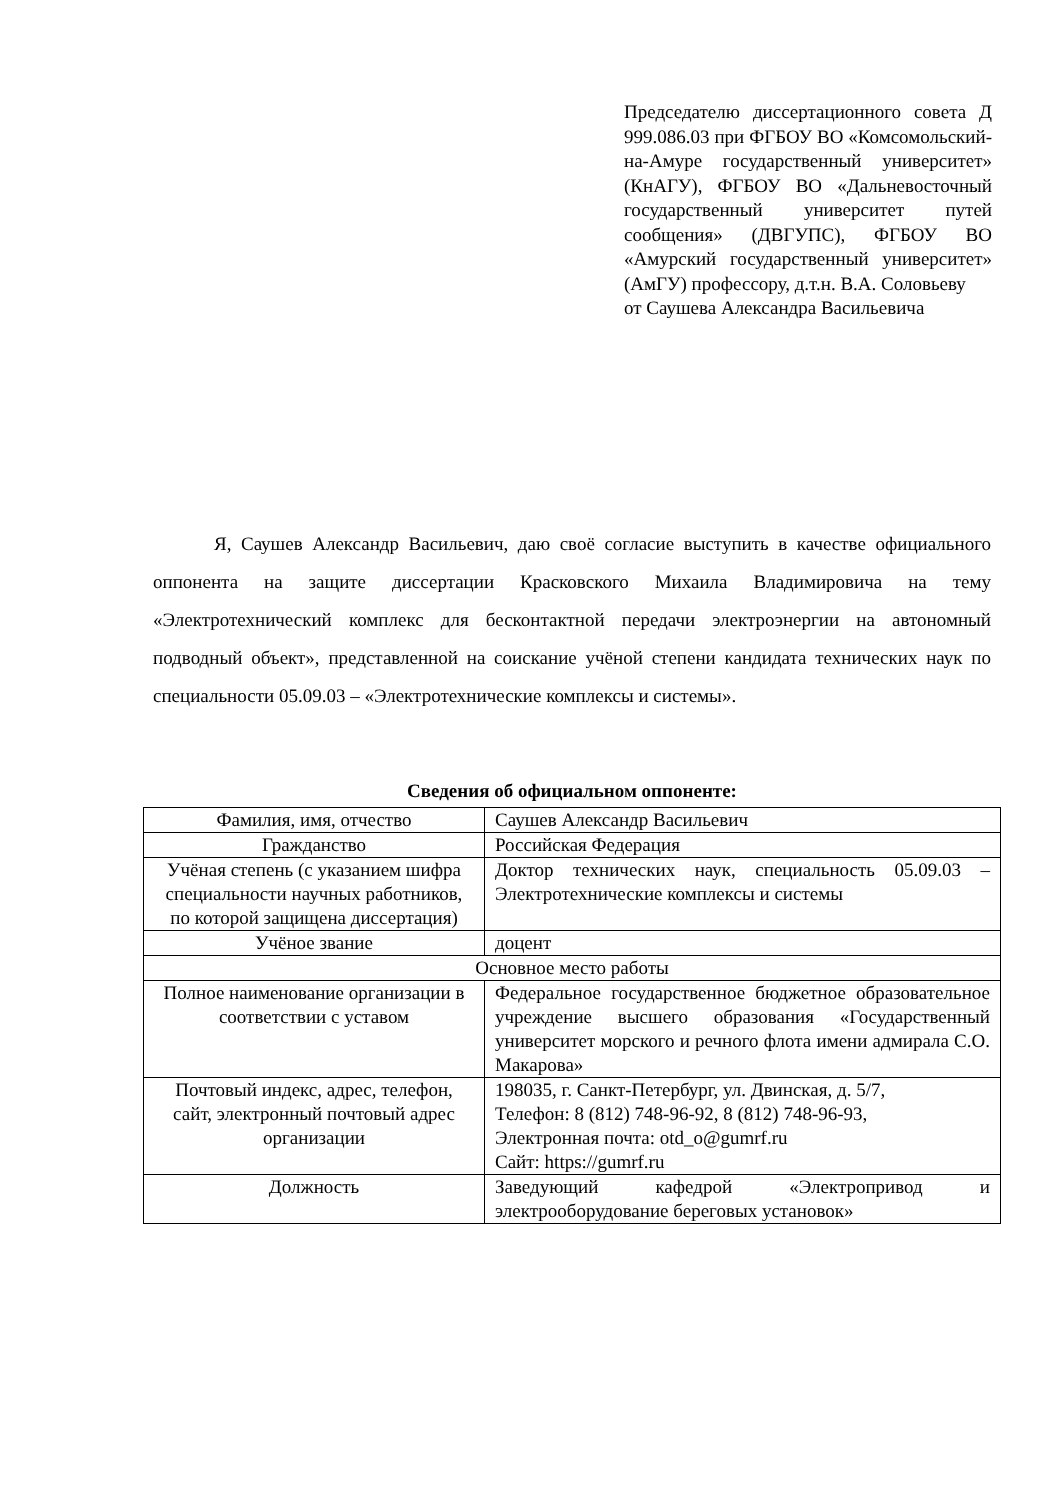Председателю диссертационного совета Д 999.086.03 при ФГБОУ ВО «Комсомольский-на-Амуре государственный университет» (КнАГУ), ФГБОУ ВО «Дальневосточный государственный университет путей сообщения» (ДВГУПС), ФГБОУ ВО «Амурский государственный университет» (АмГУ) профессору, д.т.н. В.А. Соловьеву
от Саушева Александра Васильевича
Я, Саушев Александр Васильевич, даю своё согласие выступить в качестве официального оппонента на защите диссертации Красковского Михаила Владимировича на тему «Электротехнический комплекс для бесконтактной передачи электроэнергии на автономный подводный объект», представленной на соискание учёной степени кандидата технических наук по специальности 05.09.03 – «Электротехнические комплексы и системы».
Сведения об официальном оппоненте:
| Фамилия, имя, отчество | Саушев Александр Васильевич |
| Гражданство | Российская Федерация |
| Учёная степень (с указанием шифра специальности научных работников, по которой защищена диссертация) | Доктор технических наук, специальность 05.09.03 – Электротехнические комплексы и системы |
| Учёное звание | доцент |
| Основное место работы | |
| Полное наименование организации в соответствии с уставом | Федеральное государственное бюджетное образовательное учреждение высшего образования «Государственный университет морского и речного флота имени адмирала С.О. Макарова» |
| Почтовый индекс, адрес, телефон, сайт, электронный почтовый адрес организации | 198035, г. Санкт-Петербург, ул. Двинская, д. 5/7, Телефон: 8 (812) 748-96-92, 8 (812) 748-96-93, Электронная почта: otd_o@gumrf.ru Сайт: https://gumrf.ru |
| Должность | Заведующий кафедрой «Электропривод и электрооборудование береговых установок» |